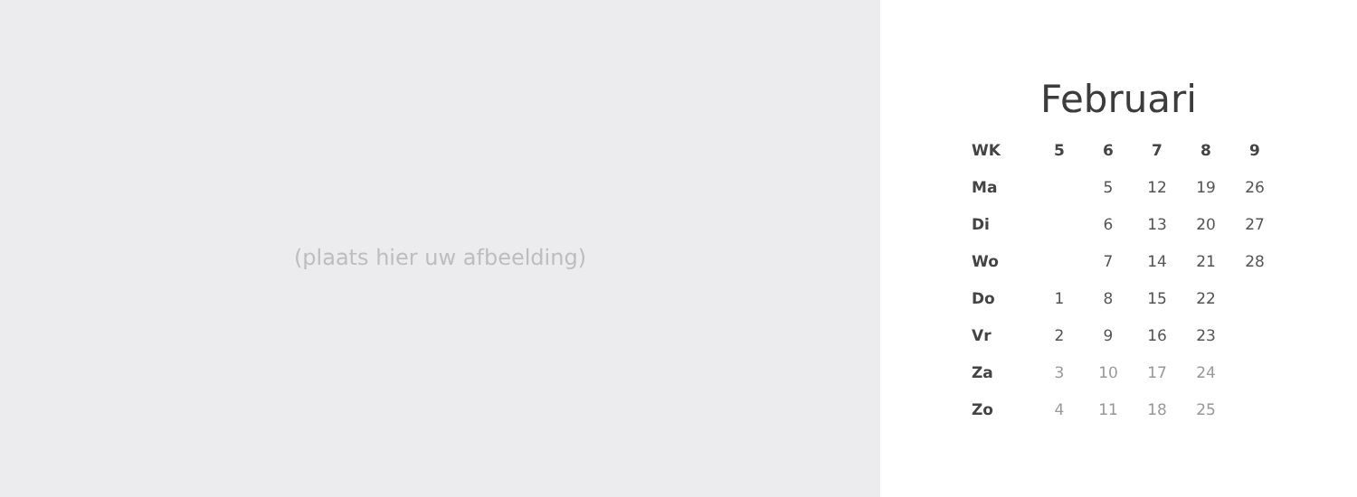(plaats hier uw afbeelding)
Februari
| WK | 5 | 6 | 7 | 8 | 9 |
| --- | --- | --- | --- | --- | --- |
| Ma | | 5 | 12 | 19 | 26 |
| Di | | 6 | 13 | 20 | 27 |
| Wo | | 7 | 14 | 21 | 28 |
| Do | 1 | 8 | 15 | 22 | |
| Vr | 2 | 9 | 16 | 23 | |
| Za | 3 | 10 | 17 | 24 | |
| Zo | 4 | 11 | 18 | 25 | |